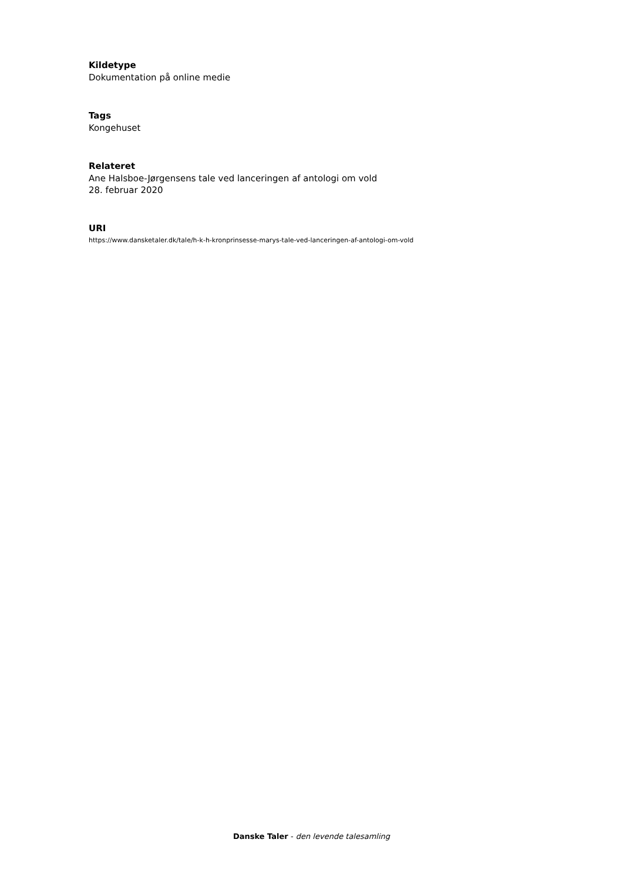Kildetype
Dokumentation på online medie
Tags
Kongehuset
Relateret
Ane Halsboe-Jørgensens tale ved lanceringen af antologi om vold
28. februar 2020
URI
https://www.dansketaler.dk/tale/h-k-h-kronprinsesse-marys-tale-ved-lanceringen-af-antologi-om-vold
Danske Taler - den levende talesamling